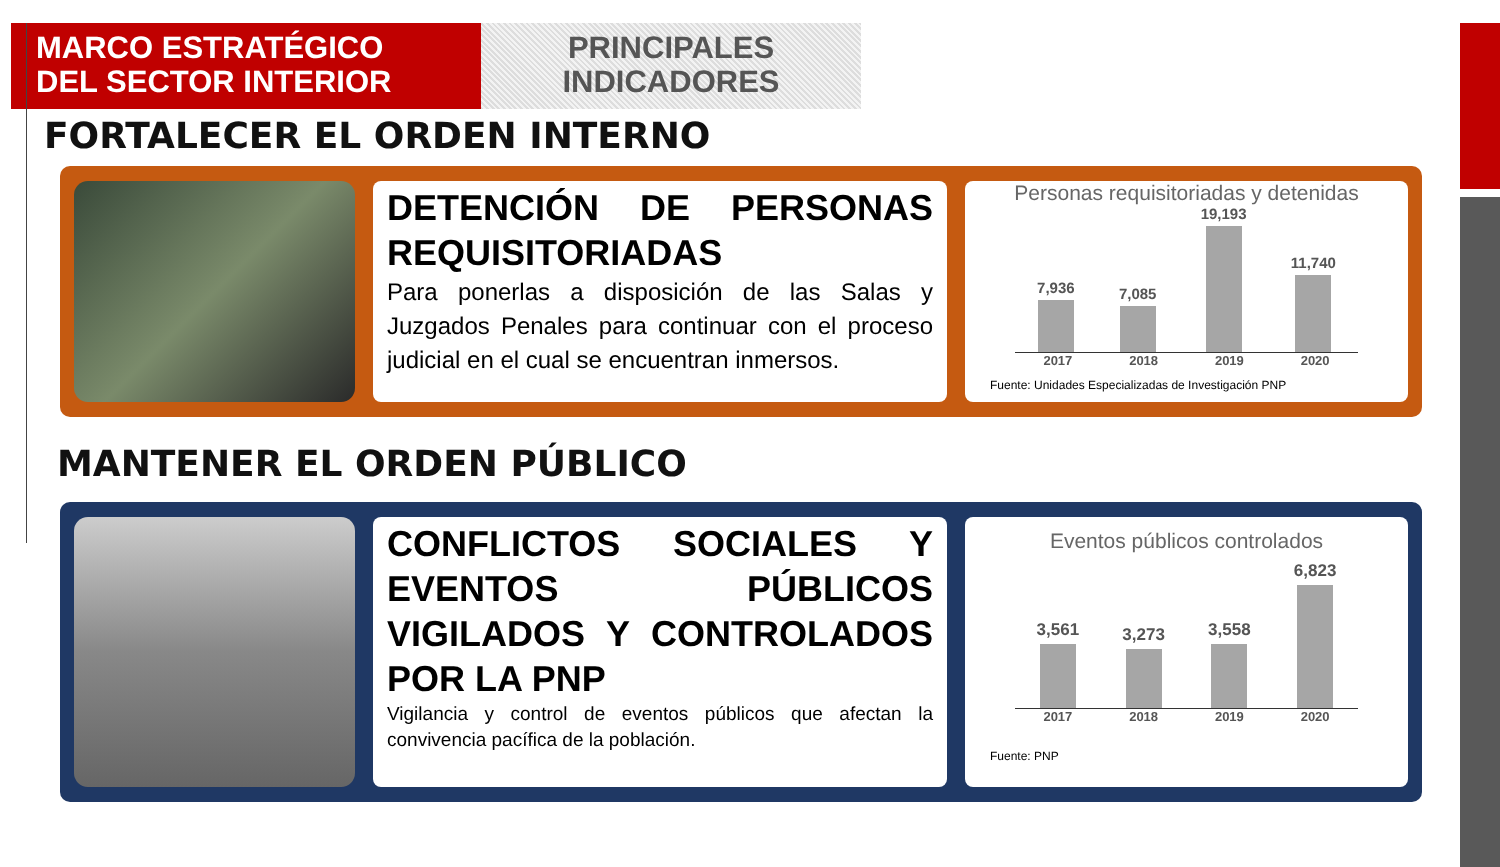MARCO ESTRATÉGICO
DEL SECTOR INTERIOR
PRINCIPALES
INDICADORES
FORTALECER EL ORDEN INTERNO
DETENCIÓN DE PERSONAS REQUISITORIADAS
Para ponerlas a disposición de las Salas y Juzgados Penales para continuar con el proceso judicial en el cual se encuentran inmersos.
Personas requisitoriadas y detenidas
7,936
7,085
19,193
11,740
2017 2018 2019 2020
Fuente: Unidades Especializadas de Investigación PNP
MANTENER EL ORDEN PÚBLICO
CONFLICTOS SOCIALES Y EVENTOS PÚBLICOS VIGILADOS Y CONTROLADOS POR LA PNP
Vigilancia y control de eventos públicos que afectan la convivencia pacífica de la población.
Eventos públicos controlados
3,561
3,273
3,558
6,823
2017 2018 2019 2020
Fuente: PNP